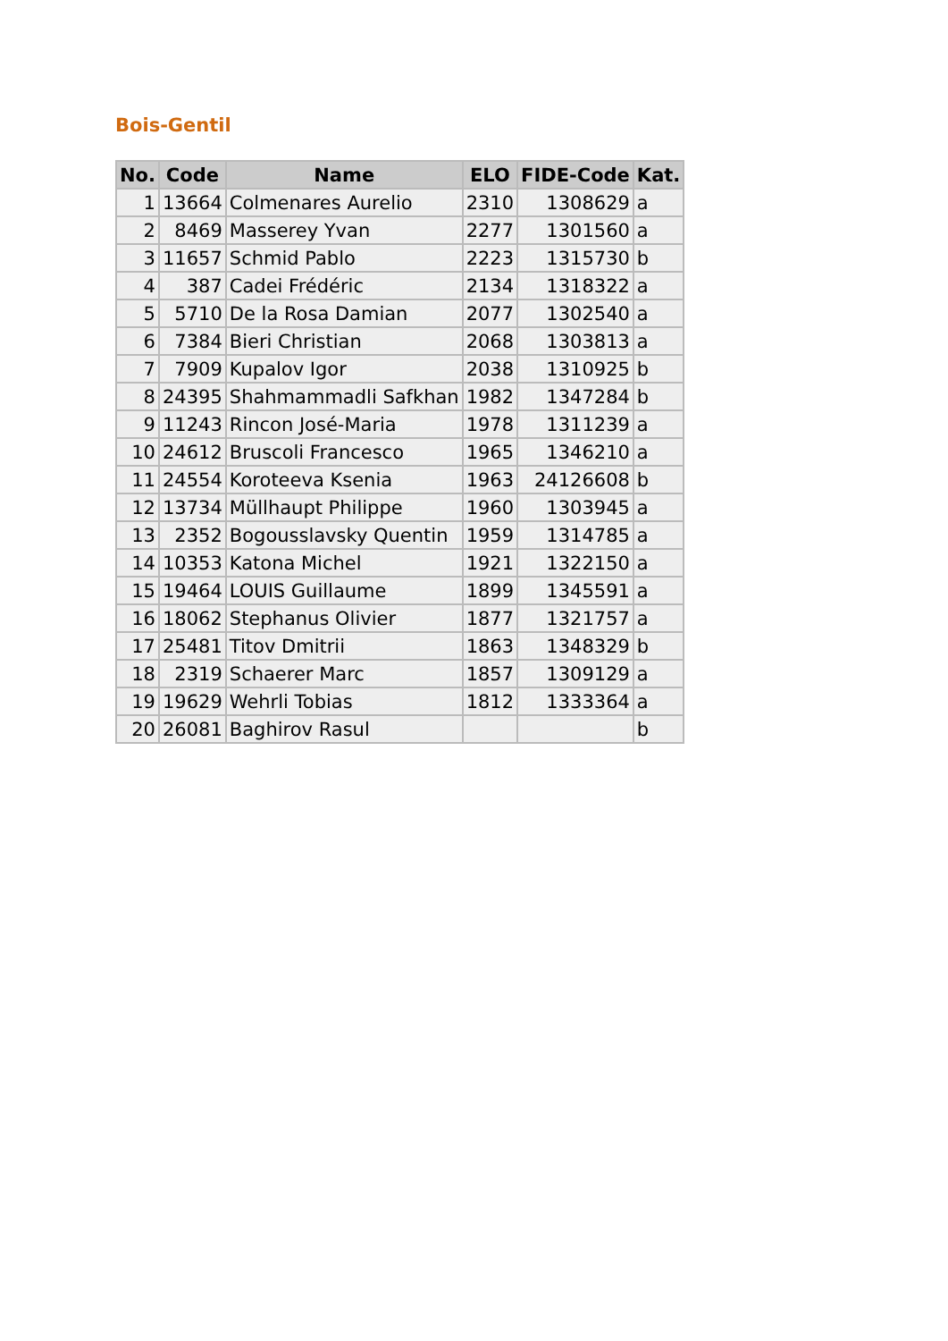Bois-Gentil
| No. | Code | Name | ELO | FIDE-Code | Kat. |
| --- | --- | --- | --- | --- | --- |
| 1 | 13664 | Colmenares Aurelio | 2310 | 1308629 | a |
| 2 | 8469 | Masserey Yvan | 2277 | 1301560 | a |
| 3 | 11657 | Schmid Pablo | 2223 | 1315730 | b |
| 4 | 387 | Cadei Frédéric | 2134 | 1318322 | a |
| 5 | 5710 | De la Rosa Damian | 2077 | 1302540 | a |
| 6 | 7384 | Bieri Christian | 2068 | 1303813 | a |
| 7 | 7909 | Kupalov Igor | 2038 | 1310925 | b |
| 8 | 24395 | Shahmammadli Safkhan | 1982 | 1347284 | b |
| 9 | 11243 | Rincon José-Maria | 1978 | 1311239 | a |
| 10 | 24612 | Bruscoli Francesco | 1965 | 1346210 | a |
| 11 | 24554 | Koroteeva Ksenia | 1963 | 24126608 | b |
| 12 | 13734 | Müllhaupt Philippe | 1960 | 1303945 | a |
| 13 | 2352 | Bogousslavsky Quentin | 1959 | 1314785 | a |
| 14 | 10353 | Katona Michel | 1921 | 1322150 | a |
| 15 | 19464 | LOUIS Guillaume | 1899 | 1345591 | a |
| 16 | 18062 | Stephanus Olivier | 1877 | 1321757 | a |
| 17 | 25481 | Titov Dmitrii | 1863 | 1348329 | b |
| 18 | 2319 | Schaerer Marc | 1857 | 1309129 | a |
| 19 | 19629 | Wehrli Tobias | 1812 | 1333364 | a |
| 20 | 26081 | Baghirov Rasul | | | b |